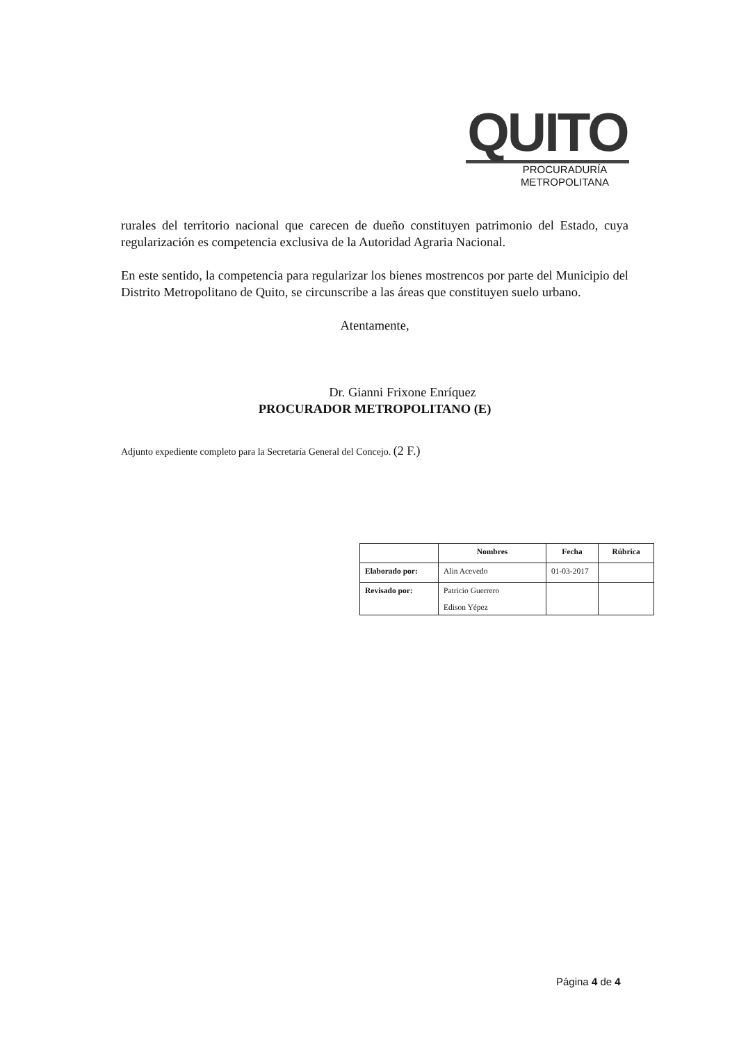QUITO
PROCURADURÍA
METROPOLITANA
rurales del territorio nacional que carecen de dueño constituyen patrimonio del Estado, cuya regularización es competencia exclusiva de la Autoridad Agraria Nacional.
En este sentido, la competencia para regularizar los bienes mostrencos por parte del Municipio del Distrito Metropolitano de Quito, se circunscribe a las áreas que constituyen suelo urbano.
Atentamente,
Dr. Gianni Frixone Enríquez
PROCURADOR METROPOLITANO (E)
Adjunto expediente completo para la Secretaría General del Concejo. (2 F.)
| | Nombres | Fecha | Rúbrica |
| --- | --- | --- | --- |
| Elaborado por: | Alin Acevedo | 01-03-2017 | |
| Revisado por: | Patricio Guerrero Edison Yépez | | |
Página 4 de 4